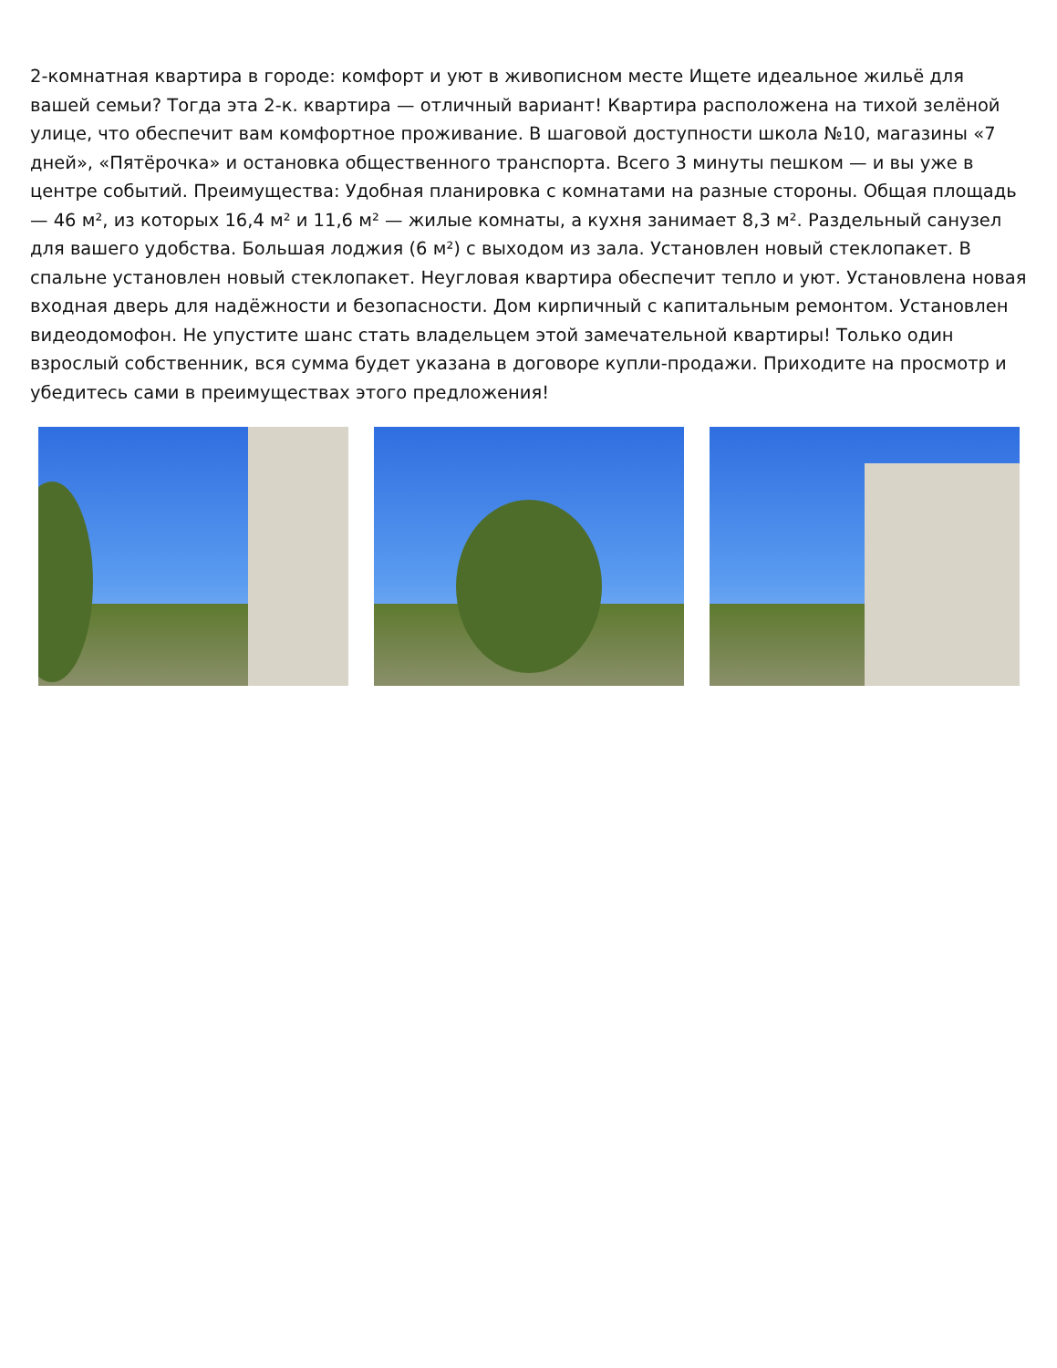2-комнатная квартира в городе: комфорт и уют в живописном месте Ищете идеальное жильё для вашей семьи? Тогда эта 2-к. квартира — отличный вариант! Квартира расположена на тихой зелёной улице, что обеспечит вам комфортное проживание. В шаговой доступности школа №10, магазины «7 дней», «Пятёрочка» и остановка общественного транспорта. Всего 3 минуты пешком — и вы уже в центре событий. Преимущества: Удобная планировка с комнатами на разные стороны. Общая площадь — 46 м², из которых 16,4 м² и 11,6 м² — жилые комнаты, а кухня занимает 8,3 м². Раздельный санузел для вашего удобства. Большая лоджия (6 м²) с выходом из зала. Установлен новый стеклопакет. В спальне установлен новый стеклопакет. Неугловая квартира обеспечит тепло и уют. Установлена новая входная дверь для надёжности и безопасности. Дом кирпичный с капитальным ремонтом. Установлен видеодомофон. Не упустите шанс стать владельцем этой замечательной квартиры! Только один взрослый собственник, вся сумма будет указана в договоре купли-продажи. Приходите на просмотр и убедитесь сами в преимуществах этого предложения!